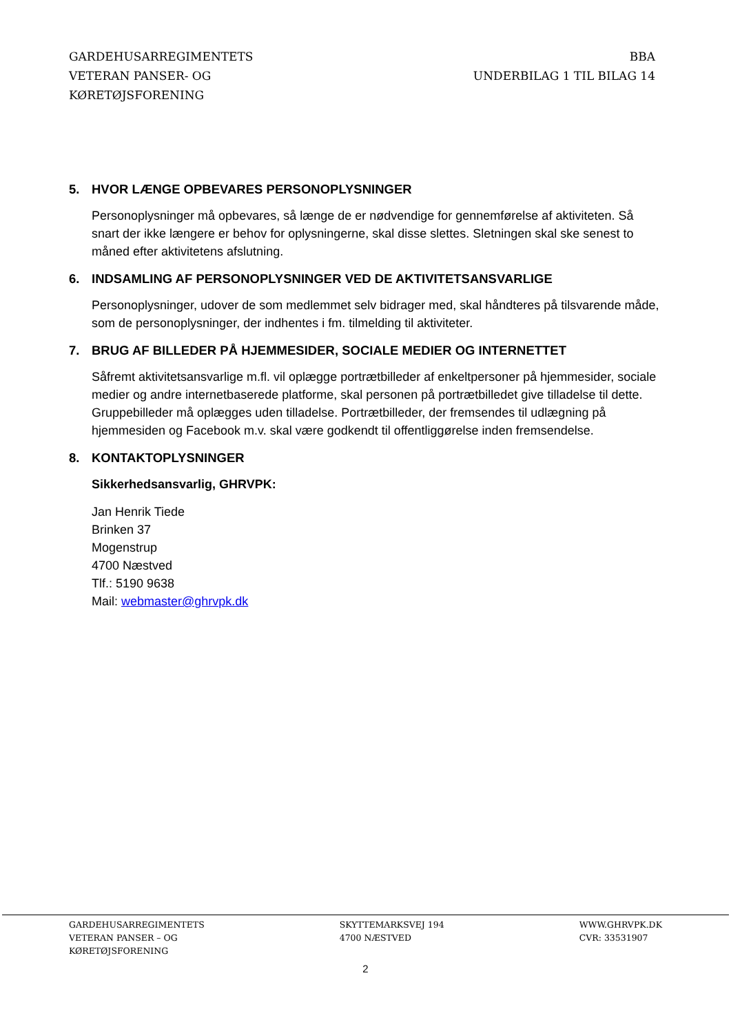GARDEHUSARREGIMENTETS
VETERAN PANSER- OG
KØRETØJSFORENING
BBA
UNDERBILAG 1 TIL BILAG 14
5. HVOR LÆNGE OPBEVARES PERSONOPLYSNINGER
Personoplysninger må opbevares, så længe de er nødvendige for gennemførelse af aktiviteten. Så snart der ikke længere er behov for oplysningerne, skal disse slettes. Sletningen skal ske senest to måned efter aktivitetens afslutning.
6. INDSAMLING AF PERSONOPLYSNINGER VED DE AKTIVITETSANSVARLIGE
Personoplysninger, udover de som medlemmet selv bidrager med, skal håndteres på tilsvarende måde, som de personoplysninger, der indhentes i fm. tilmelding til aktiviteter.
7. BRUG AF BILLEDER PÅ HJEMMESIDER, SOCIALE MEDIER OG INTERNETTET
Såfremt aktivitetsansvarlige m.fl. vil oplægge portrætbilleder af enkeltpersoner på hjemmesider, sociale medier og andre internetbaserede platforme, skal personen på portrætbilledet give tilladelse til dette. Gruppebilleder må oplægges uden tilladelse. Portrætbilleder, der fremsendes til udlægning på hjemmesiden og Facebook m.v. skal være godkendt til offentliggørelse inden fremsendelse.
8. KONTAKTOPLYSNINGER
Sikkerhedsansvarlig, GHRVPK:
Jan Henrik Tiede
Brinken 37
Mogenstrup
4700 Næstved
Tlf.: 5190 9638
Mail: webmaster@ghrvpk.dk
GARDEHUSARREGIMENTETS
VETERAN PANSER – OG
KØRETØJSFORENING
SKYTTEMARKSVEJ 194
4700 NÆSTVED
WWW.GHRVPK.DK
CVR: 33531907
2